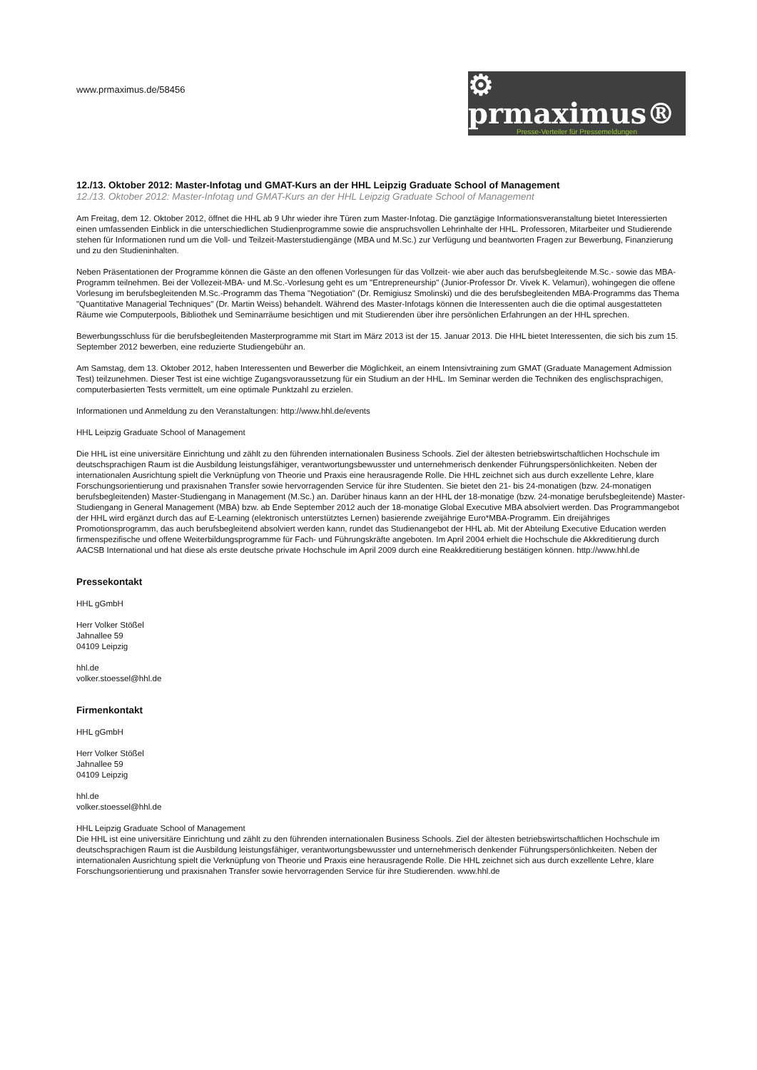www.prmaximus.de/58456
⚙ prmaximus®
Presse-Verteiler für Pressemeldungen
12./13. Oktober 2012: Master-Infotag und GMAT-Kurs an der HHL Leipzig Graduate School of Management
12./13. Oktober 2012: Master-Infotag und GMAT-Kurs an der HHL Leipzig Graduate School of Management
Am Freitag, dem 12. Oktober 2012, öffnet die HHL ab 9 Uhr wieder ihre Türen zum Master-Infotag. Die ganztägige Informationsveranstaltung bietet Interessierten einen umfassenden Einblick in die unterschiedlichen Studienprogramme sowie die anspruchsvollen Lehrinhalte der HHL. Professoren, Mitarbeiter und Studierende stehen für Informationen rund um die Voll- und Teilzeit-Masterstudiengänge (MBA und M.Sc.) zur Verfügung und beantworten Fragen zur Bewerbung, Finanzierung und zu den Studieninhalten.
Neben Präsentationen der Programme können die Gäste an den offenen Vorlesungen für das Vollzeit- wie aber auch das berufsbegleitende M.Sc.- sowie das MBA-Programm teilnehmen. Bei der Vollezeit-MBA- und M.Sc.-Vorlesung geht es um "Entrepreneurship" (Junior-Professor Dr. Vivek K. Velamuri), wohingegen die offene Vorlesung im berufsbegleitenden M.Sc.-Programm das Thema "Negotiation" (Dr. Remigiusz Smolinski) und die des berufsbegleitenden MBA-Programms das Thema "Quantitative Managerial Techniques" (Dr. Martin Weiss) behandelt. Während des Master-Infotags können die Interessenten auch die die optimal ausgestatteten Räume wie Computerpools, Bibliothek und Seminarräume besichtigen und mit Studierenden über ihre persönlichen Erfahrungen an der HHL sprechen.
Bewerbungsschluss für die berufsbegleitenden Masterprogramme mit Start im März 2013 ist der 15. Januar 2013. Die HHL bietet Interessenten, die sich bis zum 15. September 2012 bewerben, eine reduzierte Studiengebühr an.
Am Samstag, dem 13. Oktober 2012, haben Interessenten und Bewerber die Möglichkeit, an einem Intensivtraining zum GMAT (Graduate Management Admission Test) teilzunehmen. Dieser Test ist eine wichtige Zugangsvoraussetzung für ein Studium an der HHL. Im Seminar werden die Techniken des englischsprachigen, computerbasierten Tests vermittelt, um eine optimale Punktzahl zu erzielen.
Informationen und Anmeldung zu den Veranstaltungen: http://www.hhl.de/events
HHL Leipzig Graduate School of Management
Die HHL ist eine universitäre Einrichtung und zählt zu den führenden internationalen Business Schools. Ziel der ältesten betriebswirtschaftlichen Hochschule im deutschsprachigen Raum ist die Ausbildung leistungsfähiger, verantwortungsbewusster und unternehmerisch denkender Führungspersönlichkeiten. Neben der internationalen Ausrichtung spielt die Verknüpfung von Theorie und Praxis eine herausragende Rolle. Die HHL zeichnet sich aus durch exzellente Lehre, klare Forschungsorientierung und praxisnahen Transfer sowie hervorragenden Service für ihre Studenten. Sie bietet den 21- bis 24-monatigen (bzw. 24-monatigen berufsbegleitenden) Master-Studiengang in Management (M.Sc.) an. Darüber hinaus kann an der HHL der 18-monatige (bzw. 24-monatige berufsbegleitende) Master-Studiengang in General Management (MBA) bzw. ab Ende September 2012 auch der 18-monatige Global Executive MBA absolviert werden. Das Programmangebot der HHL wird ergänzt durch das auf E-Learning (elektronisch unterstütztes Lernen) basierende zweijährige Euro*MBA-Programm. Ein dreijähriges Promotionsprogramm, das auch berufsbegleitend absolviert werden kann, rundet das Studienangebot der HHL ab. Mit der Abteilung Executive Education werden firmenspezifische und offene Weiterbildungsprogramme für Fach- und Führungskräfte angeboten. Im April 2004 erhielt die Hochschule die Akkreditierung durch AACSB International und hat diese als erste deutsche private Hochschule im April 2009 durch eine Reakkreditierung bestätigen können. http://www.hhl.de
Pressekontakt
HHL gGmbH
Herr Volker Stößel
Jahnallee 59
04109 Leipzig
hhl.de
volker.stoessel@hhl.de
Firmenkontakt
HHL gGmbH
Herr Volker Stößel
Jahnallee 59
04109 Leipzig
hhl.de
volker.stoessel@hhl.de
HHL Leipzig Graduate School of Management
Die HHL ist eine universitäre Einrichtung und zählt zu den führenden internationalen Business Schools. Ziel der ältesten betriebswirtschaftlichen Hochschule im deutschsprachigen Raum ist die Ausbildung leistungsfähiger, verantwortungsbewusster und unternehmerisch denkender Führungspersönlichkeiten. Neben der internationalen Ausrichtung spielt die Verknüpfung von Theorie und Praxis eine herausragende Rolle. Die HHL zeichnet sich aus durch exzellente Lehre, klare Forschungsorientierung und praxisnahen Transfer sowie hervorragenden Service für ihre Studierenden. www.hhl.de